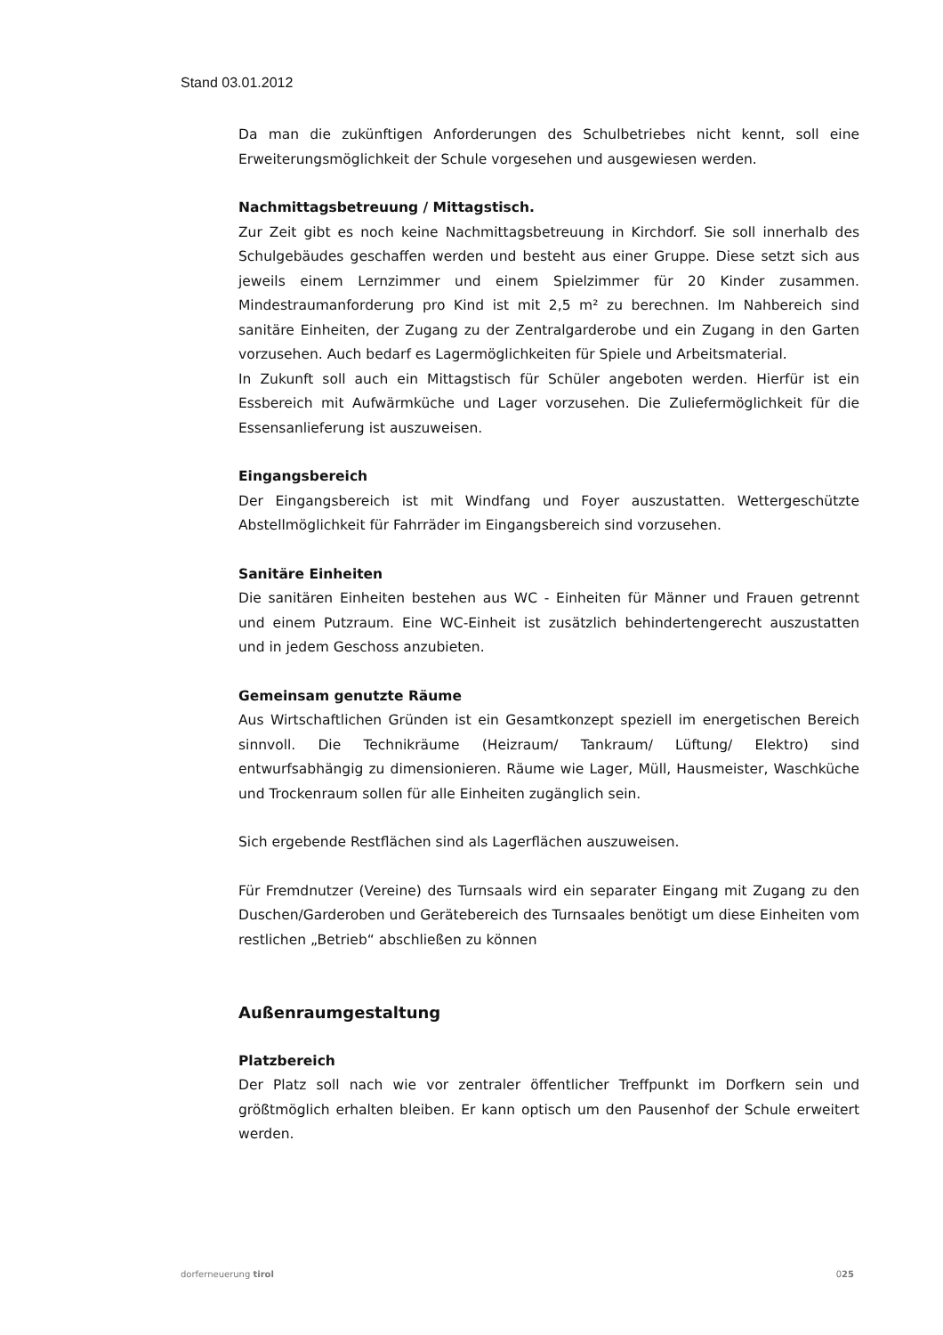Stand 03.01.2012
Da man die zukünftigen Anforderungen des Schulbetriebes nicht kennt, soll eine Erweiterungsmöglichkeit der Schule vorgesehen und ausgewiesen werden.
Nachmittagsbetreuung / Mittagstisch.
Zur Zeit gibt es noch keine Nachmittagsbetreuung in Kirchdorf. Sie soll innerhalb des Schulgebäudes geschaffen werden und besteht aus einer Gruppe. Diese setzt sich aus jeweils einem Lernzimmer und einem Spielzimmer für 20 Kinder zusammen. Mindestraumanforderung pro Kind ist mit 2,5 m² zu berechnen. Im Nahbereich sind sanitäre Einheiten, der Zugang zu der Zentralgarderobe und ein Zugang in den Garten vorzusehen. Auch bedarf es Lagermöglichkeiten für Spiele und Arbeitsmaterial.
In Zukunft soll auch ein Mittagstisch für Schüler angeboten werden. Hierfür ist ein Essbereich mit Aufwärmküche und Lager vorzusehen. Die Zuliefermöglichkeit für die Essensanlieferung ist auszuweisen.
Eingangsbereich
Der Eingangsbereich ist mit Windfang und Foyer auszustatten. Wettergeschützte Abstellmöglichkeit für Fahrräder im Eingangsbereich sind vorzusehen.
Sanitäre Einheiten
Die sanitären Einheiten bestehen aus WC - Einheiten für Männer und Frauen getrennt und einem Putzraum. Eine WC-Einheit ist zusätzlich behindertengerecht auszustatten und in jedem Geschoss anzubieten.
Gemeinsam genutzte Räume
Aus Wirtschaftlichen Gründen ist ein Gesamtkonzept speziell im energetischen Bereich sinnvoll. Die Technikräume (Heizraum/ Tankraum/ Lüftung/ Elektro) sind entwurfsabhängig zu dimensionieren. Räume wie Lager, Müll, Hausmeister, Waschküche und Trockenraum sollen für alle Einheiten zugänglich sein.
Sich ergebende Restflächen sind als Lagerflächen auszuweisen.
Für Fremdnutzer (Vereine) des Turnsaals wird ein separater Eingang mit Zugang zu den Duschen/Garderoben und Gerätebereich des Turnsaales benötigt um diese Einheiten vom restlichen „Betrieb“ abschließen zu können
Außenraumgestaltung
Platzbereich
Der Platz soll nach wie vor zentraler öffentlicher Treffpunkt im Dorfkern sein und größtmöglich erhalten bleiben. Er kann optisch um den Pausenhof der Schule erweitert werden.
dorferneuerung tirol 025